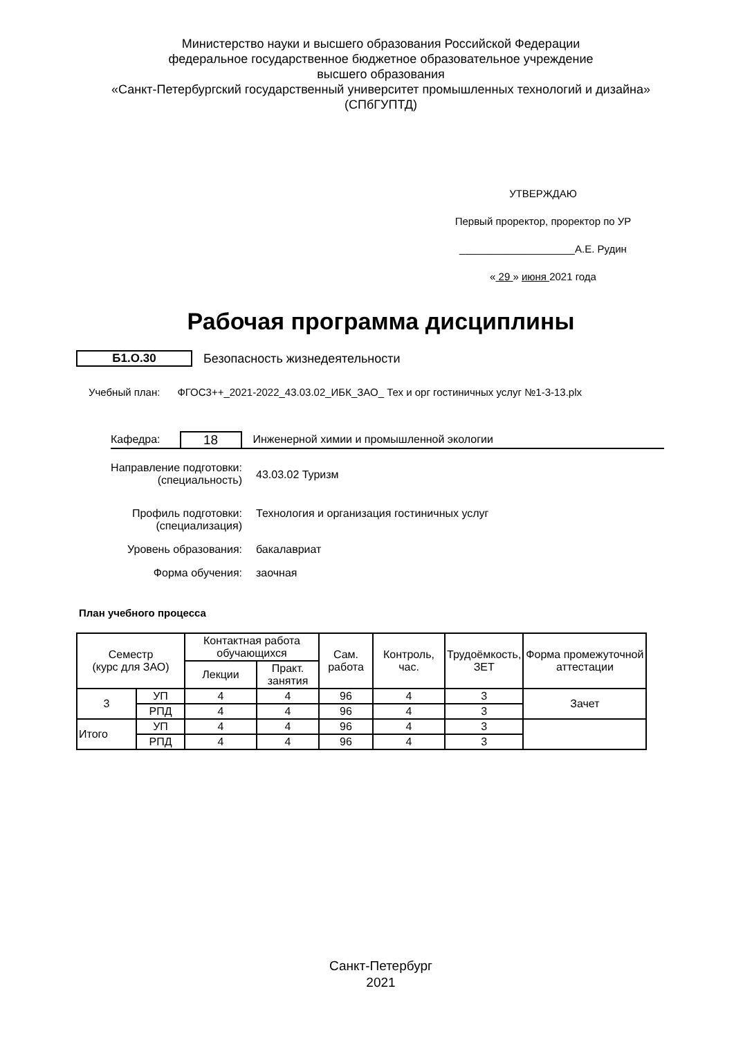Министерство науки и высшего образования Российской Федерации
федеральное государственное бюджетное образовательное учреждение
высшего образования
«Санкт-Петербургский государственный университет промышленных технологий и дизайна»
(СПбГУПТД)
УТВЕРЖДАЮ
Первый проректор, проректор по УР
____________________А.Е. Рудин
« 29 » июня 2021 года
Рабочая программа дисциплины
Б1.О.30 Безопасность жизнедеятельности
Учебный план: ФГОС3++_2021-2022_43.03.02_ИБК_ЗАО_ Тех и орг гостиничных услуг №1-3-13.plx
Кафедра: 18 Инженерной химии и промышленной экологии
Направление подготовки:
(специальность)
43.03.02 Туризм
Профиль подготовки:
(специализация)
Технология и организация гостиничных услуг
Уровень образования: бакалавриат
Форма обучения: заочная
План учебного процесса
| Семестр (курс для ЗАО) | | Контактная работа обучающихся | | Сам. работа | Контроль, час. | Трудоёмкость, ЗЕТ | Форма промежуточной аттестации |
| --- | --- | --- | --- | --- | --- | --- | --- |
| | | Лекции | Практ. занятия | | | | |
| 3 | УП | 4 | 4 | 96 | 4 | 3 | Зачет |
| | РПД | 4 | 4 | 96 | 4 | 3 | |
| Итого | УП | 4 | 4 | 96 | 4 | 3 | |
| | РПД | 4 | 4 | 96 | 4 | 3 | |
Санкт-Петербург
2021